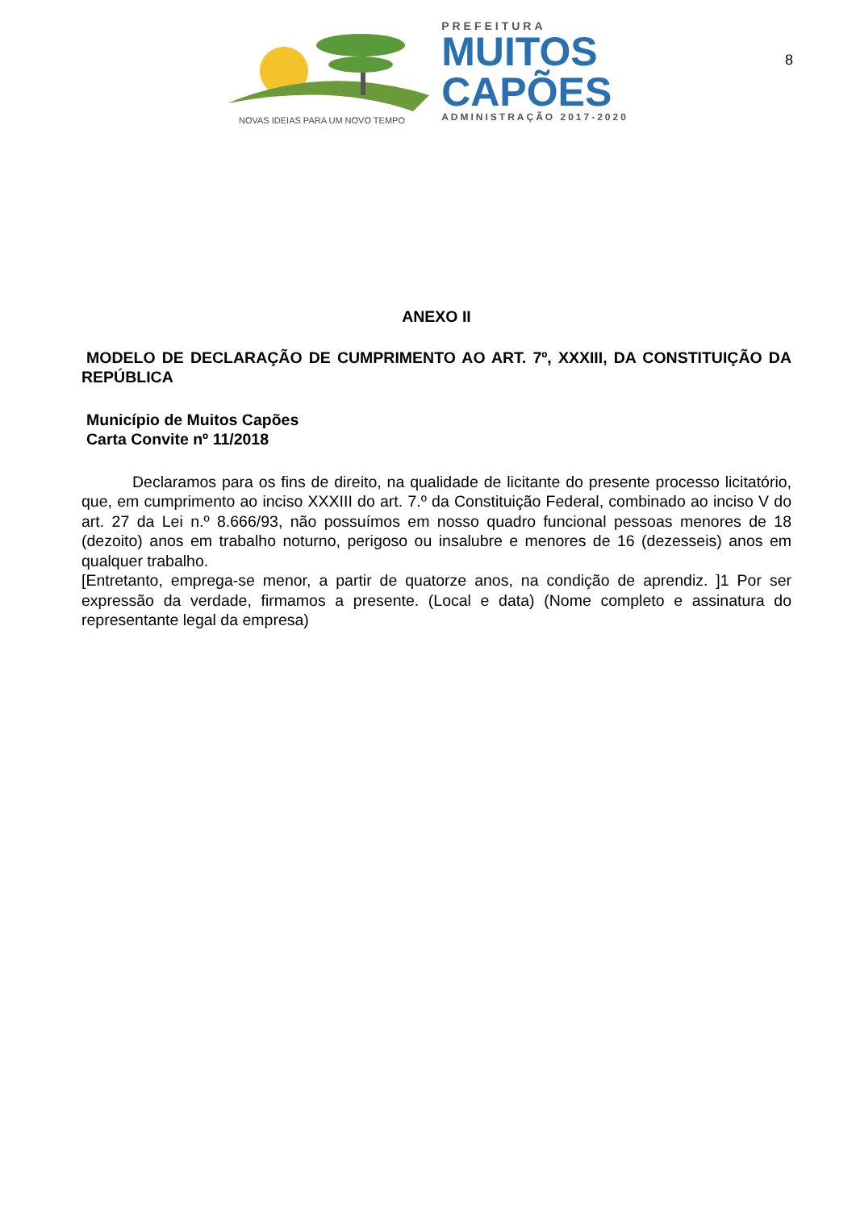NOVAS IDEIAS PARA UM NOVO TEMPO
PREFEITURA
MUITOS
CAPÕES
ADMINISTRAÇÃO 2017-2020
8
ANEXO II
MODELO DE DECLARAÇÃO DE CUMPRIMENTO AO ART. 7º, XXXIII, DA CONSTITUIÇÃO DA REPÚBLICA
Município de Muitos Capões
Carta Convite nº 11/2018
Declaramos para os fins de direito, na qualidade de licitante do presente processo licitatório, que, em cumprimento ao inciso XXXIII do art. 7.º da Constituição Federal, combinado ao inciso V do art. 27 da Lei n.º 8.666/93, não possuímos em nosso quadro funcional pessoas menores de 18 (dezoito) anos em trabalho noturno, perigoso ou insalubre e menores de 16 (dezesseis) anos em qualquer trabalho.
[Entretanto, emprega-se menor, a partir de quatorze anos, na condição de aprendiz. ]1 Por ser expressão da verdade, firmamos a presente. (Local e data) (Nome completo e assinatura do representante legal da empresa)